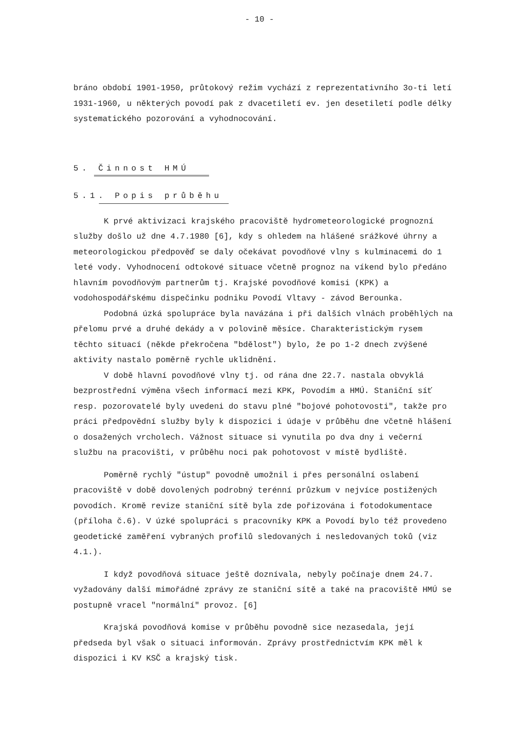- 10 -
bráno období 1901-1950, průtokový režim vychází z reprezentativního 3o-ti letí 1931-1960, u některých povodí pak z dvacetiletí ev. jen desetiletí podle délky systematického pozorování a vyhodnocování.
5. Činnost HMÚ
5.1. Popis průběhu
K prvé aktivizaci krajského pracoviště hydrometeorologické prognozní služby došlo už dne 4.7.1980 [6], kdy s ohledem na hlášené srážkové úhrny a meteorologickou předpověď se daly očekávat povodňové vlny s kulminacemi do 1 leté vody. Vyhodnocení odtokové situace včetně prognoz na víkend bylo předáno hlavním povodňovým partnerům tj. Krajské povodňové komisi (KPK) a vodohospodářskému dispečinku podniku Povodí Vltavy - závod Berounka.
Podobná úzká spolupráce byla navázána i při dalších vlnách proběhlých na přelomu prvé a druhé dekády a v polovině měsíce. Charakteristickým rysem těchto situací (někde překročena "bdělost") bylo, že po 1-2 dnech zvýšené aktivity nastalo poměrně rychle uklidnění.
V době hlavní povodňové vlny tj. od rána dne 22.7. nastala obvyklá bezprostřední výměna všech informací mezi KPK, Povodím a HMÚ. Staniční síť resp. pozorovatelé byly uvedeni do stavu plné "bojové pohotovosti", takže pro práci předpovědní služby byly k dispozici i údaje v průběhu dne včetně hlášení o dosažených vrcholech. Vážnost situace si vynutila po dva dny i večerní službu na pracovišti, v průběhu noci pak pohotovost v místě bydliště.
Poměrně rychlý "ústup" povodně umožnil i přes personální oslabení pracoviště v době dovolených podrobný terénní průzkum v nejvíce postižených povodích. Kromě revize staniční sítě byla zde pořizována i fotodokumentace (příloha č.6). V úzké spolupráci s pracovníky KPK a Povodí bylo též provedeno geodetické zaměření vybraných profilů sledovaných i nesledovaných toků (viz 4.1.).
I když povodňová situace ještě doznívala, nebyly počínaje dnem 24.7. vyžadovány další mimořádné zprávy ze staniční sítě a také na pracoviště HMÚ se postupně vracel "normální" provoz. [6]
Krajská povodňová komise v průběhu povodně sice nezasedala, její předseda byl však o situaci informován. Zprávy prostřednictvím KPK měl k dispozici i KV KSČ a krajský tisk.